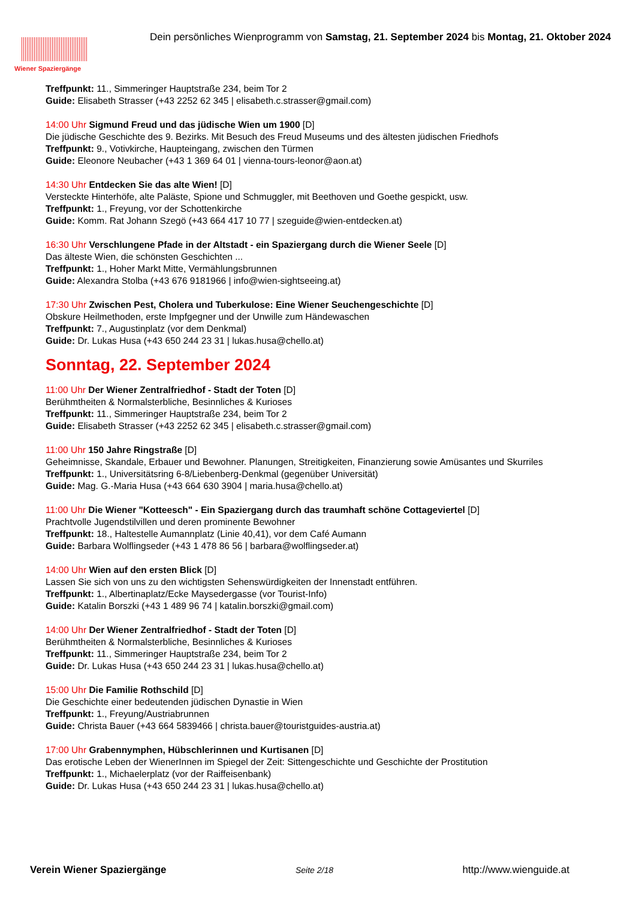Wiener Spaziergänge
Dein persönliches Wienprogramm von Samstag, 21. September 2024 bis Montag, 21. Oktober 2024
Treffpunkt: 11., Simmeringer Hauptstraße 234, beim Tor 2
Guide: Elisabeth Strasser (+43 2252 62 345 | elisabeth.c.strasser@gmail.com)
14:00 Uhr Sigmund Freud und das jüdische Wien um 1900 [D]
Die jüdische Geschichte des 9. Bezirks. Mit Besuch des Freud Museums und des ältesten jüdischen Friedhofs
Treffpunkt: 9., Votivkirche, Haupteingang, zwischen den Türmen
Guide: Eleonore Neubacher (+43 1 369 64 01 | vienna-tours-leonor@aon.at)
14:30 Uhr Entdecken Sie das alte Wien! [D]
Versteckte Hinterhöfe, alte Paläste, Spione und Schmuggler, mit Beethoven und Goethe gespickt, usw.
Treffpunkt: 1., Freyung, vor der Schottenkirche
Guide: Komm. Rat Johann Szegö (+43 664 417 10 77 | szeguide@wien-entdecken.at)
16:30 Uhr Verschlungene Pfade in der Altstadt - ein Spaziergang durch die Wiener Seele [D]
Das älteste Wien, die schönsten Geschichten ...
Treffpunkt: 1., Hoher Markt Mitte, Vermählungsbrunnen
Guide: Alexandra Stolba (+43 676 9181966 | info@wien-sightseeing.at)
17:30 Uhr Zwischen Pest, Cholera und Tuberkulose: Eine Wiener Seuchengeschichte [D]
Obskure Heilmethoden, erste Impfgegner und der Unwille zum Händewaschen
Treffpunkt: 7., Augustinplatz (vor dem Denkmal)
Guide: Dr. Lukas Husa (+43 650 244 23 31 | lukas.husa@chello.at)
Sonntag, 22. September 2024
11:00 Uhr Der Wiener Zentralfriedhof - Stadt der Toten [D]
Berühmtheiten & Normalsterbliche, Besinnliches & Kurioses
Treffpunkt: 11., Simmeringer Hauptstraße 234, beim Tor 2
Guide: Elisabeth Strasser (+43 2252 62 345 | elisabeth.c.strasser@gmail.com)
11:00 Uhr 150 Jahre Ringstraße [D]
Geheimnisse, Skandale, Erbauer und Bewohner. Planungen, Streitigkeiten, Finanzierung sowie Amüsantes und Skurriles
Treffpunkt: 1., Universitätsring 6-8/Liebenberg-Denkmal (gegenüber Universität)
Guide: Mag. G.-Maria Husa (+43 664 630 3904 | maria.husa@chello.at)
11:00 Uhr Die Wiener "Kotteesch" - Ein Spaziergang durch das traumhaft schöne Cottageviertel [D]
Prachtvolle Jugendstilvillen und deren prominente Bewohner
Treffpunkt: 18., Haltestelle Aumannplatz (Linie 40,41), vor dem Café Aumann
Guide: Barbara Wolflingseder (+43 1 478 86 56 | barbara@wolflingseder.at)
14:00 Uhr Wien auf den ersten Blick [D]
Lassen Sie sich von uns zu den wichtigsten Sehenswürdigkeiten der Innenstadt entführen.
Treffpunkt: 1., Albertinaplatz/Ecke Maysedergasse (vor Tourist-Info)
Guide: Katalin Borszki (+43 1 489 96 74 | katalin.borszki@gmail.com)
14:00 Uhr Der Wiener Zentralfriedhof - Stadt der Toten [D]
Berühmtheiten & Normalsterbliche, Besinnliches & Kurioses
Treffpunkt: 11., Simmeringer Hauptstraße 234, beim Tor 2
Guide: Dr. Lukas Husa (+43 650 244 23 31 | lukas.husa@chello.at)
15:00 Uhr Die Familie Rothschild [D]
Die Geschichte einer bedeutenden jüdischen Dynastie in Wien
Treffpunkt: 1., Freyung/Austriabrunnen
Guide: Christa Bauer (+43 664 5839466 | christa.bauer@touristguides-austria.at)
17:00 Uhr Grabennymphen, Hübschlerinnen und Kurtisanen [D]
Das erotische Leben der WienerInnen im Spiegel der Zeit: Sittengeschichte und Geschichte der Prostitution
Treffpunkt: 1., Michaelerplatz (vor der Raiffeisenbank)
Guide: Dr. Lukas Husa (+43 650 244 23 31 | lukas.husa@chello.at)
Verein Wiener Spaziergänge Seite 2/18 http://www.wienguide.at